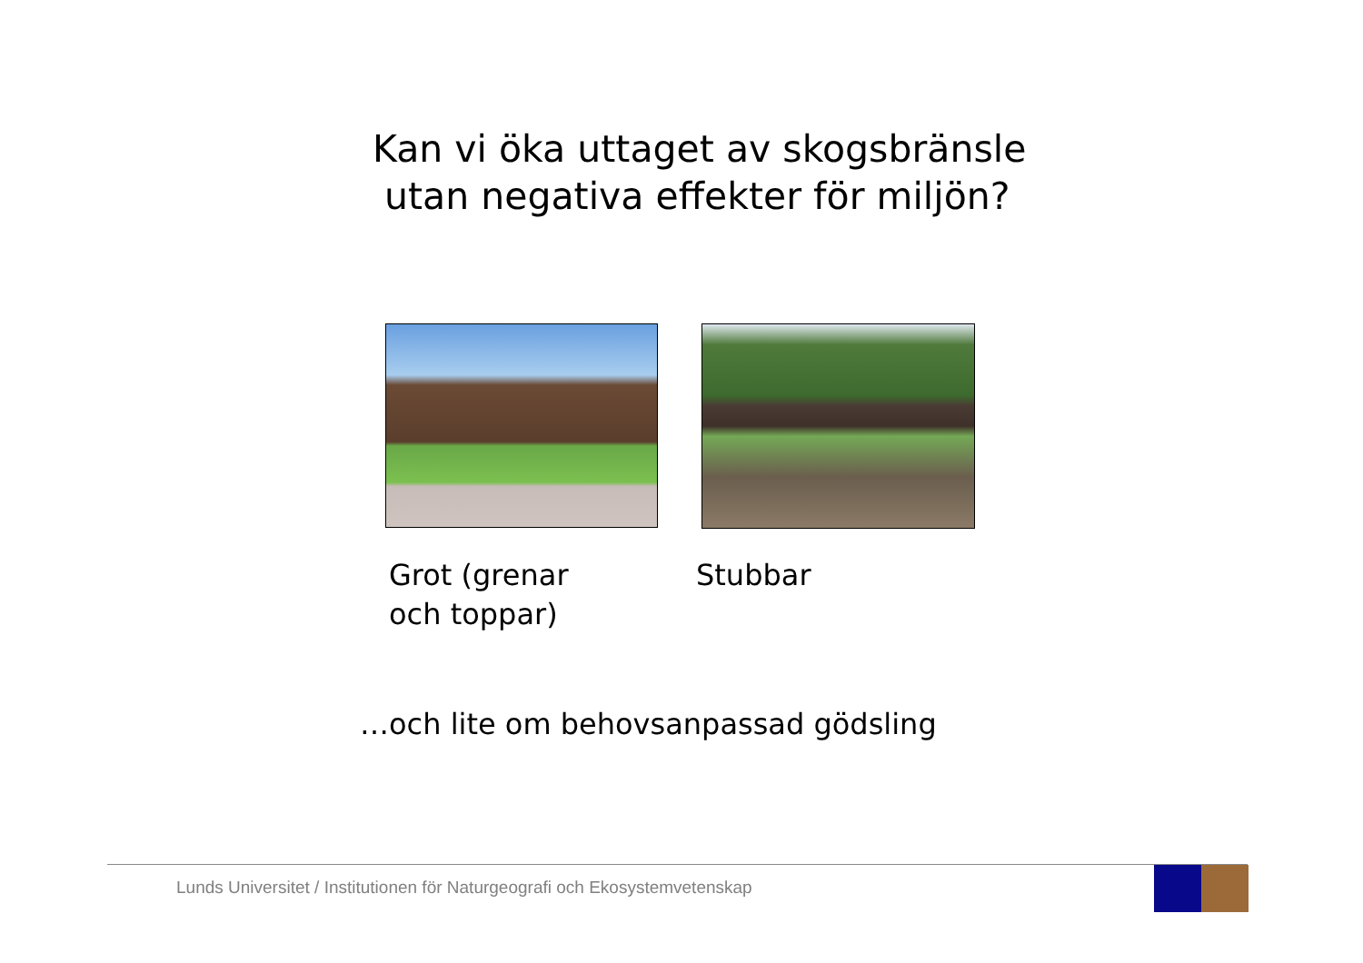Kan vi öka uttaget av skogsbränsle
utan negativa effekter för miljön?
Grot (grenar
och toppar)
Stubbar
…och lite om behovsanpassad gödsling
Lunds Universitet / Institutionen för Naturgeografi och Ekosystemvetenskap